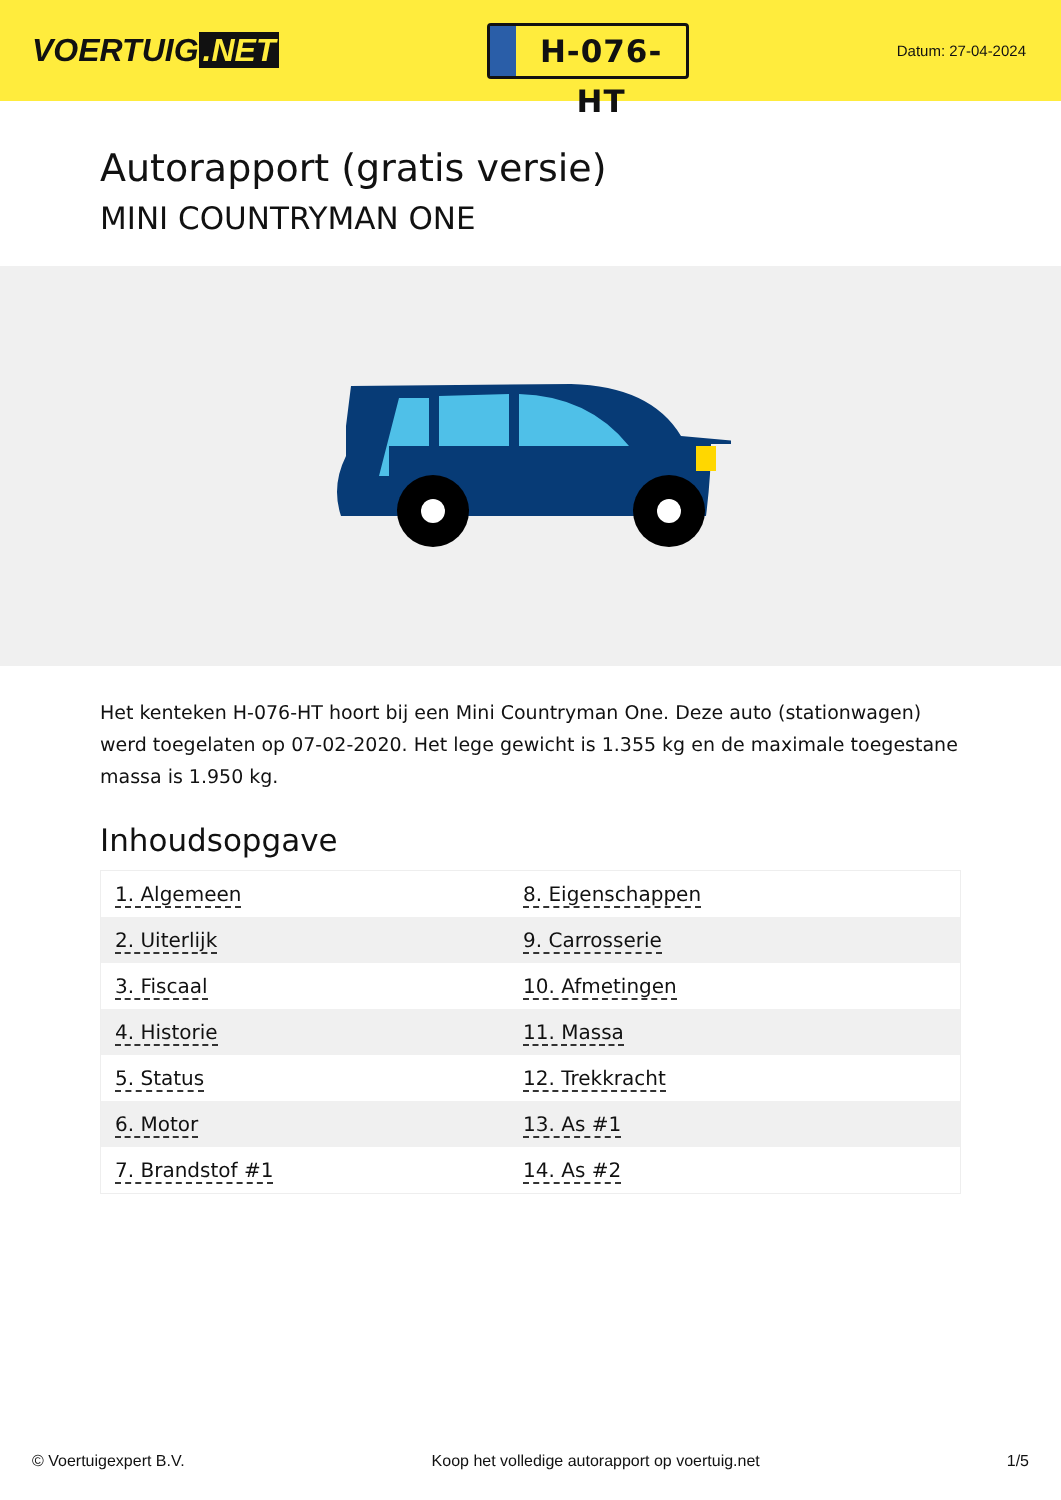VOERTUIG.NET
H-076-HT
Datum: 27-04-2024
Autorapport (gratis versie)
MINI COUNTRYMAN ONE
Het kenteken H-076-HT hoort bij een Mini Countryman One. Deze auto (stationwagen) werd toegelaten op 07-02-2020. Het lege gewicht is 1.355 kg en de maximale toegestane massa is 1.950 kg.
Inhoudsopgave
| 1. Algemeen | 8. Eigenschappen |
| 2. Uiterlijk | 9. Carrosserie |
| 3. Fiscaal | 10. Afmetingen |
| 4. Historie | 11. Massa |
| 5. Status | 12. Trekkracht |
| 6. Motor | 13. As #1 |
| 7. Brandstof #1 | 14. As #2 |
© Voertuigexpert B.V. Koop het volledige autorapport op voertuig.net 1/5